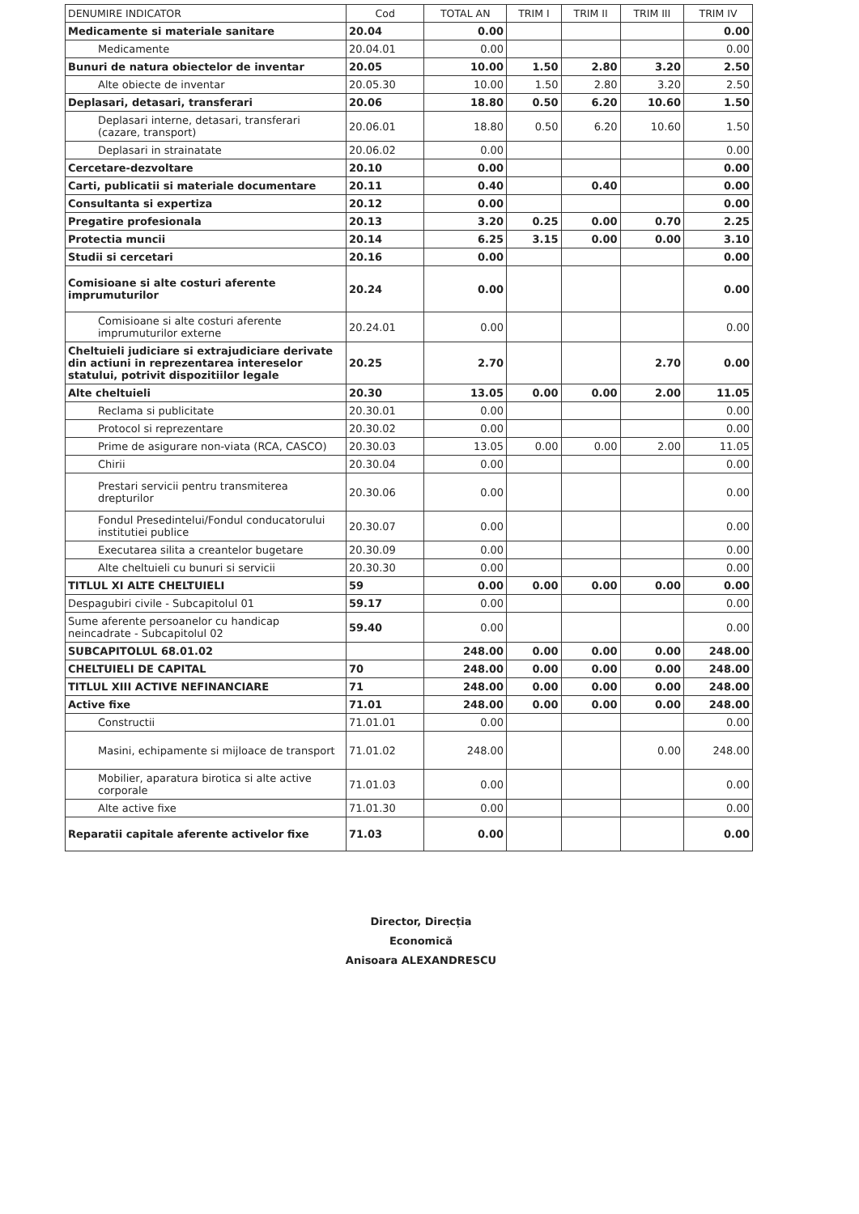| DENUMIRE INDICATOR | Cod | TOTAL AN | TRIM I | TRIM II | TRIM III | TRIM IV |
| --- | --- | --- | --- | --- | --- | --- |
| Medicamente si materiale sanitare | 20.04 | 0.00 | | | | 0.00 |
| Medicamente | 20.04.01 | 0.00 | | | | 0.00 |
| Bunuri de natura obiectelor de inventar | 20.05 | 10.00 | 1.50 | 2.80 | 3.20 | 2.50 |
| Alte obiecte de inventar | 20.05.30 | 10.00 | 1.50 | 2.80 | 3.20 | 2.50 |
| Deplasari, detasari, transferari | 20.06 | 18.80 | 0.50 | 6.20 | 10.60 | 1.50 |
| Deplasari interne, detasari, transferari (cazare, transport) | 20.06.01 | 18.80 | 0.50 | 6.20 | 10.60 | 1.50 |
| Deplasari in strainatate | 20.06.02 | 0.00 | | | | 0.00 |
| Cercetare-dezvoltare | 20.10 | 0.00 | | | | 0.00 |
| Carti, publicatii si materiale documentare | 20.11 | 0.40 | | 0.40 | | 0.00 |
| Consultanta si expertiza | 20.12 | 0.00 | | | | 0.00 |
| Pregatire profesionala | 20.13 | 3.20 | 0.25 | 0.00 | 0.70 | 2.25 |
| Protectia muncii | 20.14 | 6.25 | 3.15 | 0.00 | 0.00 | 3.10 |
| Studii si cercetari | 20.16 | 0.00 | | | | 0.00 |
| Comisioane si alte costuri aferente imprumuturilor | 20.24 | 0.00 | | | | 0.00 |
| Comisioane si alte costuri aferente imprumuturilor externe | 20.24.01 | 0.00 | | | | 0.00 |
| Cheltuieli judiciare si extrajudiciare derivate din actiuni in reprezentarea intereselor statului, potrivit dispozitiilor legale | 20.25 | 2.70 | | | 2.70 | 0.00 |
| Alte cheltuieli | 20.30 | 13.05 | 0.00 | 0.00 | 2.00 | 11.05 |
| Reclama si publicitate | 20.30.01 | 0.00 | | | | 0.00 |
| Protocol si reprezentare | 20.30.02 | 0.00 | | | | 0.00 |
| Prime de asigurare non-viata (RCA, CASCO) | 20.30.03 | 13.05 | 0.00 | 0.00 | 2.00 | 11.05 |
| Chirii | 20.30.04 | 0.00 | | | | 0.00 |
| Prestari servicii pentru transmiterea drepturilor | 20.30.06 | 0.00 | | | | 0.00 |
| Fondul Presedintelui/Fondul conducatorului institutiei publice | 20.30.07 | 0.00 | | | | 0.00 |
| Executarea silita a creantelor bugetare | 20.30.09 | 0.00 | | | | 0.00 |
| Alte cheltuieli cu bunuri si servicii | 20.30.30 | 0.00 | | | | 0.00 |
| TITLUL XI ALTE CHELTUIELI | 59 | 0.00 | 0.00 | 0.00 | 0.00 | 0.00 |
| Despagubiri civile - Subcapitolul 01 | 59.17 | 0.00 | | | | 0.00 |
| Sume aferente persoanelor cu handicap neincadrate - Subcapitolul 02 | 59.40 | 0.00 | | | | 0.00 |
| SUBCAPITOLUL 68.01.02 | | 248.00 | 0.00 | 0.00 | 0.00 | 248.00 |
| CHELTUIELI DE CAPITAL | 70 | 248.00 | 0.00 | 0.00 | 0.00 | 248.00 |
| TITLUL XIII ACTIVE NEFINANCIARE | 71 | 248.00 | 0.00 | 0.00 | 0.00 | 248.00 |
| Active fixe | 71.01 | 248.00 | 0.00 | 0.00 | 0.00 | 248.00 |
| Constructii | 71.01.01 | 0.00 | | | | 0.00 |
| Masini, echipamente si mijloace de transport | 71.01.02 | 248.00 | | | 0.00 | 248.00 |
| Mobilier, aparatura birotica si alte active corporale | 71.01.03 | 0.00 | | | | 0.00 |
| Alte active fixe | 71.01.30 | 0.00 | | | | 0.00 |
| Reparatii capitale aferente activelor fixe | 71.03 | 0.00 | | | | 0.00 |
Director, Direcția Economică
Anisoara ALEXANDRESCU